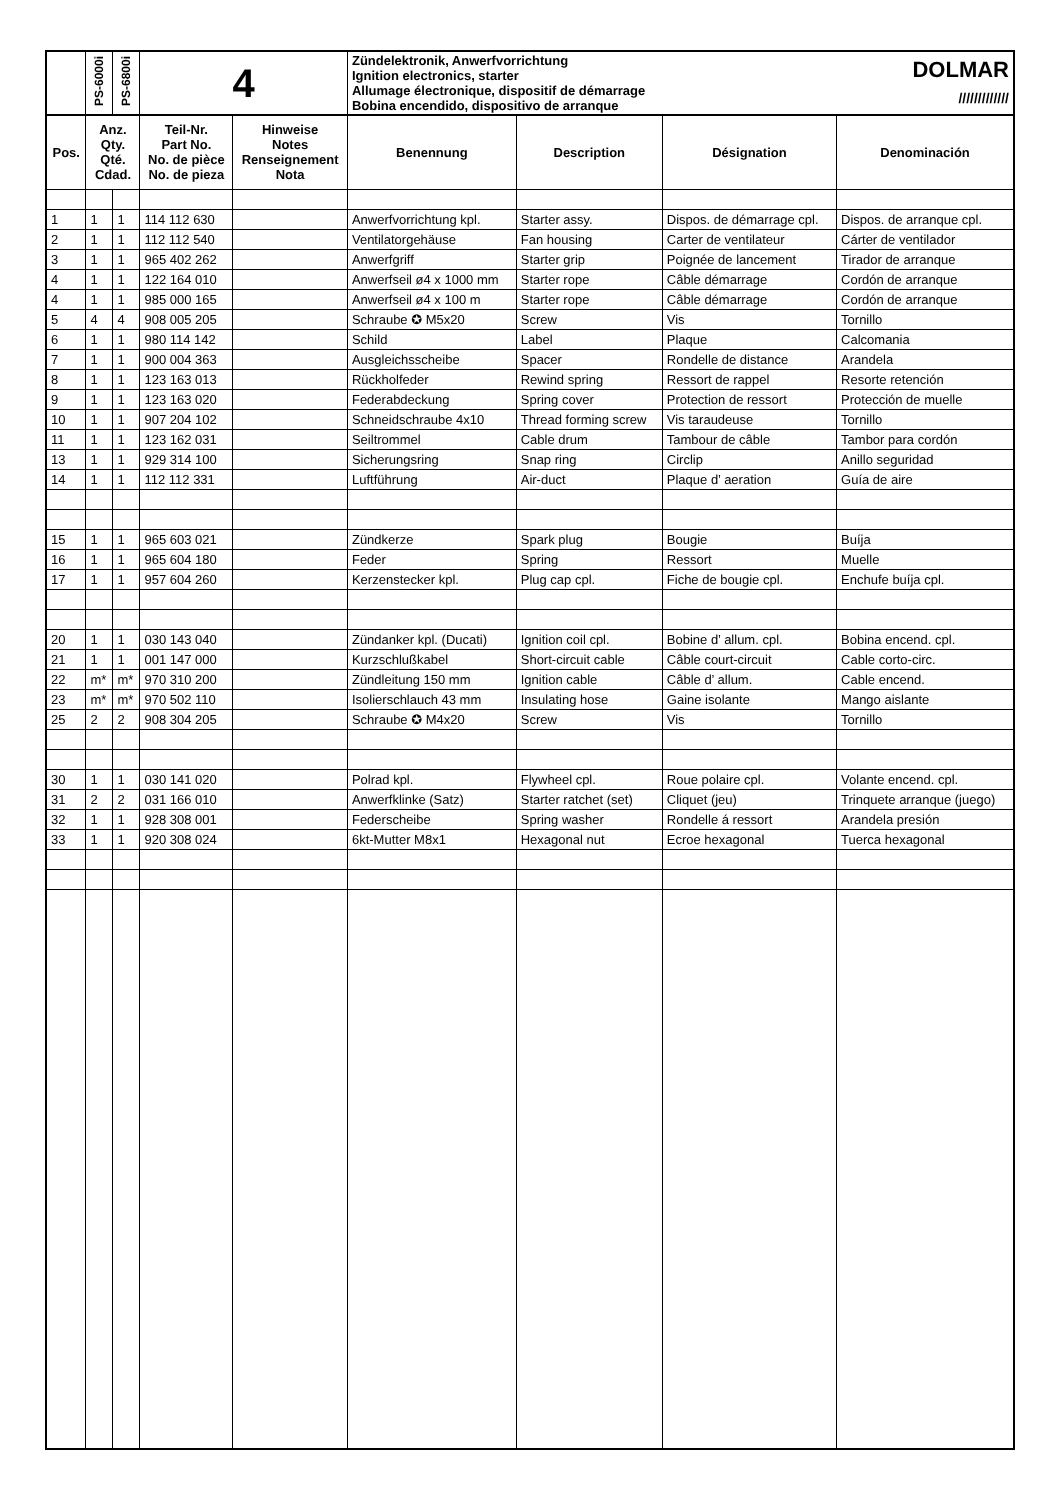| | PS-6000i | PS-6800i | 4 | | Zündelektronik, Anwerfvorrichtung Ignition electronics, starter Allumage électronique, dispositif de démarrage Bobina encendido, dispositivo de arranque | | | DOLMAR ///////////// |
| Pos. | Anz. Qty. Qté. Cdad. | | Teil-Nr. Part No. No. de pièce No. de pieza | Hinweise Notes Renseignement Nota | Benennung | Description | Désignation | Denominación |
| 1 | 1 | 1 | 114 112 630 | | Anwerfvorrichtung kpl. | Starter assy. | Dispos. de démarrage cpl. | Dispos. de arranque cpl. |
| 2 | 1 | 1 | 112 112 540 | | Ventilatorgehäuse | Fan housing | Carter de ventilateur | Cárter de ventilador |
| 3 | 1 | 1 | 965 402 262 | | Anwerfgriff | Starter grip | Poignée de lancement | Tirador de arranque |
| 4 | 1 | 1 | 122 164 010 | | Anwerfseil ø4 x 1000 mm | Starter rope | Câble démarrage | Cordón de arranque |
| 4 | 1 | 1 | 985 000 165 | | Anwerfseil ø4 x 100 m | Starter rope | Câble démarrage | Cordón de arranque |
| 5 | 4 | 4 | 908 005 205 | | Schraube ✪ M5x20 | Screw | Vis | Tornillo |
| 6 | 1 | 1 | 980 114 142 | | Schild | Label | Plaque | Calcomania |
| 7 | 1 | 1 | 900 004 363 | | Ausgleichsscheibe | Spacer | Rondelle de distance | Arandela |
| 8 | 1 | 1 | 123 163 013 | | Rückholfeder | Rewind spring | Ressort de rappel | Resorte retención |
| 9 | 1 | 1 | 123 163 020 | | Federabdeckung | Spring cover | Protection de ressort | Protección de muelle |
| 10 | 1 | 1 | 907 204 102 | | Schneidschraube 4x10 | Thread forming screw | Vis taraudeuse | Tornillo |
| 11 | 1 | 1 | 123 162 031 | | Seiltrommel | Cable drum | Tambour de câble | Tambor para cordón |
| 13 | 1 | 1 | 929 314 100 | | Sicherungsring | Snap ring | Circlip | Anillo seguridad |
| 14 | 1 | 1 | 112 112 331 | | Luftführung | Air-duct | Plaque d’ aeration | Guía de aire |
| 15 | 1 | 1 | 965 603 021 | | Zündkerze | Spark plug | Bougie | Buíja |
| 16 | 1 | 1 | 965 604 180 | | Feder | Spring | Ressort | Muelle |
| 17 | 1 | 1 | 957 604 260 | | Kerzenstecker kpl. | Plug cap cpl. | Fiche de bougie cpl. | Enchufe buíja cpl. |
| 20 | 1 | 1 | 030 143 040 | | Zündanker kpl. (Ducati) | Ignition coil cpl. | Bobine d’ allum. cpl. | Bobina encend. cpl. |
| 21 | 1 | 1 | 001 147 000 | | Kurzschlußkabel | Short-circuit cable | Câble court-circuit | Cable corto-circ. |
| 22 | m* | m* | 970 310 200 | | Zündleitung 150 mm | Ignition cable | Câble d’ allum. | Cable encend. |
| 23 | m* | m* | 970 502 110 | | Isolierschlauch 43 mm | Insulating hose | Gaine isolante | Mango aislante |
| 25 | 2 | 2 | 908 304 205 | | Schraube ✪ M4x20 | Screw | Vis | Tornillo |
| 30 | 1 | 1 | 030 141 020 | | Polrad kpl. | Flywheel cpl. | Roue polaire cpl. | Volante encend. cpl. |
| 31 | 2 | 2 | 031 166 010 | | Anwerfklinke (Satz) | Starter ratchet (set) | Cliquet (jeu) | Trinquete arranque (juego) |
| 32 | 1 | 1 | 928 308 001 | | Federscheibe | Spring washer | Rondelle á ressort | Arandela presión |
| 33 | 1 | 1 | 920 308 024 | | 6kt-Mutter M8x1 | Hexagonal nut | Ecroe hexagonal | Tuerca hexagonal |